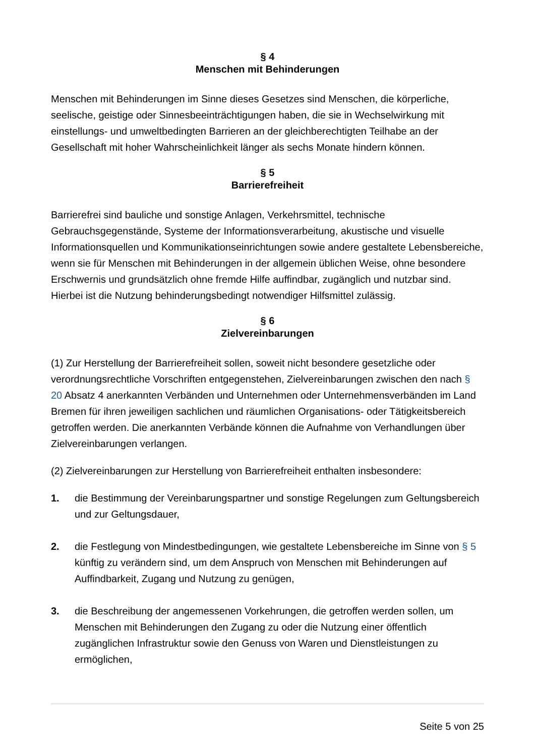§ 4
Menschen mit Behinderungen
Menschen mit Behinderungen im Sinne dieses Gesetzes sind Menschen, die körperliche, seelische, geistige oder Sinnesbeeinträchtigungen haben, die sie in Wechselwirkung mit einstellungs- und umweltbedingten Barrieren an der gleichberechtigten Teilhabe an der Gesellschaft mit hoher Wahrscheinlichkeit länger als sechs Monate hindern können.
§ 5
Barrierefreiheit
Barrierefrei sind bauliche und sonstige Anlagen, Verkehrsmittel, technische Gebrauchsgegenstände, Systeme der Informationsverarbeitung, akustische und visuelle Informationsquellen und Kommunikationseinrichtungen sowie andere gestaltete Lebensbereiche, wenn sie für Menschen mit Behinderungen in der allgemein üblichen Weise, ohne besondere Erschwernis und grundsätzlich ohne fremde Hilfe auffindbar, zugänglich und nutzbar sind. Hierbei ist die Nutzung behinderungsbedingt notwendiger Hilfsmittel zulässig.
§ 6
Zielvereinbarungen
(1) Zur Herstellung der Barrierefreiheit sollen, soweit nicht besondere gesetzliche oder verordnungsrechtliche Vorschriften entgegenstehen, Zielvereinbarungen zwischen den nach § 20 Absatz 4 anerkannten Verbänden und Unternehmen oder Unternehmensverbänden im Land Bremen für ihren jeweiligen sachlichen und räumlichen Organisations- oder Tätigkeitsbereich getroffen werden. Die anerkannten Verbände können die Aufnahme von Verhandlungen über Zielvereinbarungen verlangen.
(2) Zielvereinbarungen zur Herstellung von Barrierefreiheit enthalten insbesondere:
1. die Bestimmung der Vereinbarungspartner und sonstige Regelungen zum Geltungsbereich und zur Geltungsdauer,
2. die Festlegung von Mindestbedingungen, wie gestaltete Lebensbereiche im Sinne von § 5 künftig zu verändern sind, um dem Anspruch von Menschen mit Behinderungen auf Auffindbarkeit, Zugang und Nutzung zu genügen,
3. die Beschreibung der angemessenen Vorkehrungen, die getroffen werden sollen, um Menschen mit Behinderungen den Zugang zu oder die Nutzung einer öffentlich zugänglichen Infrastruktur sowie den Genuss von Waren und Dienstleistungen zu ermöglichen,
Seite 5 von 25